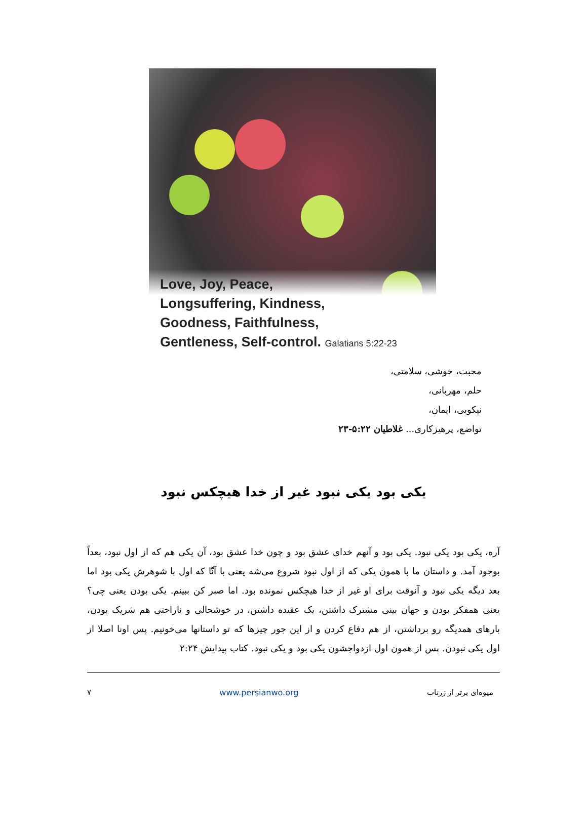Love, Joy, Peace,
Longsuffering, Kindness,
Goodness, Faithfulness,
Gentleness, Self-control. Galatians 5:22-23
محبت، خوشی، سلامتی،
حلم، مهربانی،
نیکویی، ایمان،
تواضع، پرهیزکاری... غلاطیان ۵:۲۲-۲۳
یکی بود یکی نبود غیر از خدا هیچکس نبود
آره، یکی بود یکی نبود. یکی بود و آنهم خدای عشق بود و چون خدا عشق بود، آن یکی هم که از اول نبود، بعداً بوجود آمد. و داستان ما با همون یکی که از اول نبود شروع می‌شه یعنی با آنّا که اول با شوهرش یکی بود اما بعد دیگه یکی نبود و آنوقت برای او غیر از خدا هیچکس نمونده بود. اما صبر کن ببینم. یکی بودن یعنی چی؟ یعنی همفکر بودن و جهان بینی مشترک داشتن، یک عقیده داشتن، در خوشحالی و ناراحتی هم شریک بودن، بارهای همدیگه رو برداشتن، از هم دفاع کردن و از این جور چیزها که تو داستانها می‌خونیم. پس اونا اصلا از اول یکی نبودن. پس از همون اول ازدواجشون یکی بود و یکی نبود. کتاب پیدایش ۲:۲۴
میوه‌ای برتر از زرناب www.persianwo.org ۷